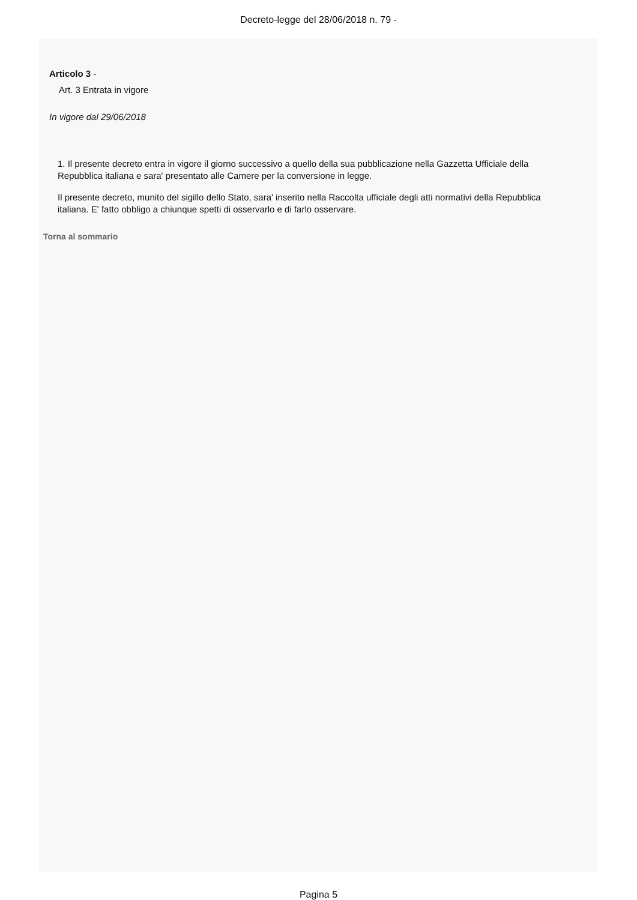Decreto-legge del 28/06/2018 n. 79 -
Articolo 3 -
Art. 3 Entrata in vigore
In vigore dal 29/06/2018
1. Il presente decreto entra in vigore il giorno successivo a quello della sua pubblicazione nella Gazzetta Ufficiale della Repubblica italiana e sara' presentato alle Camere per la conversione in legge.
Il presente decreto, munito del sigillo dello Stato, sara' inserito nella Raccolta ufficiale degli atti normativi della Repubblica italiana. E' fatto obbligo a chiunque spetti di osservarlo e di farlo osservare.
Torna al sommario
Pagina 5